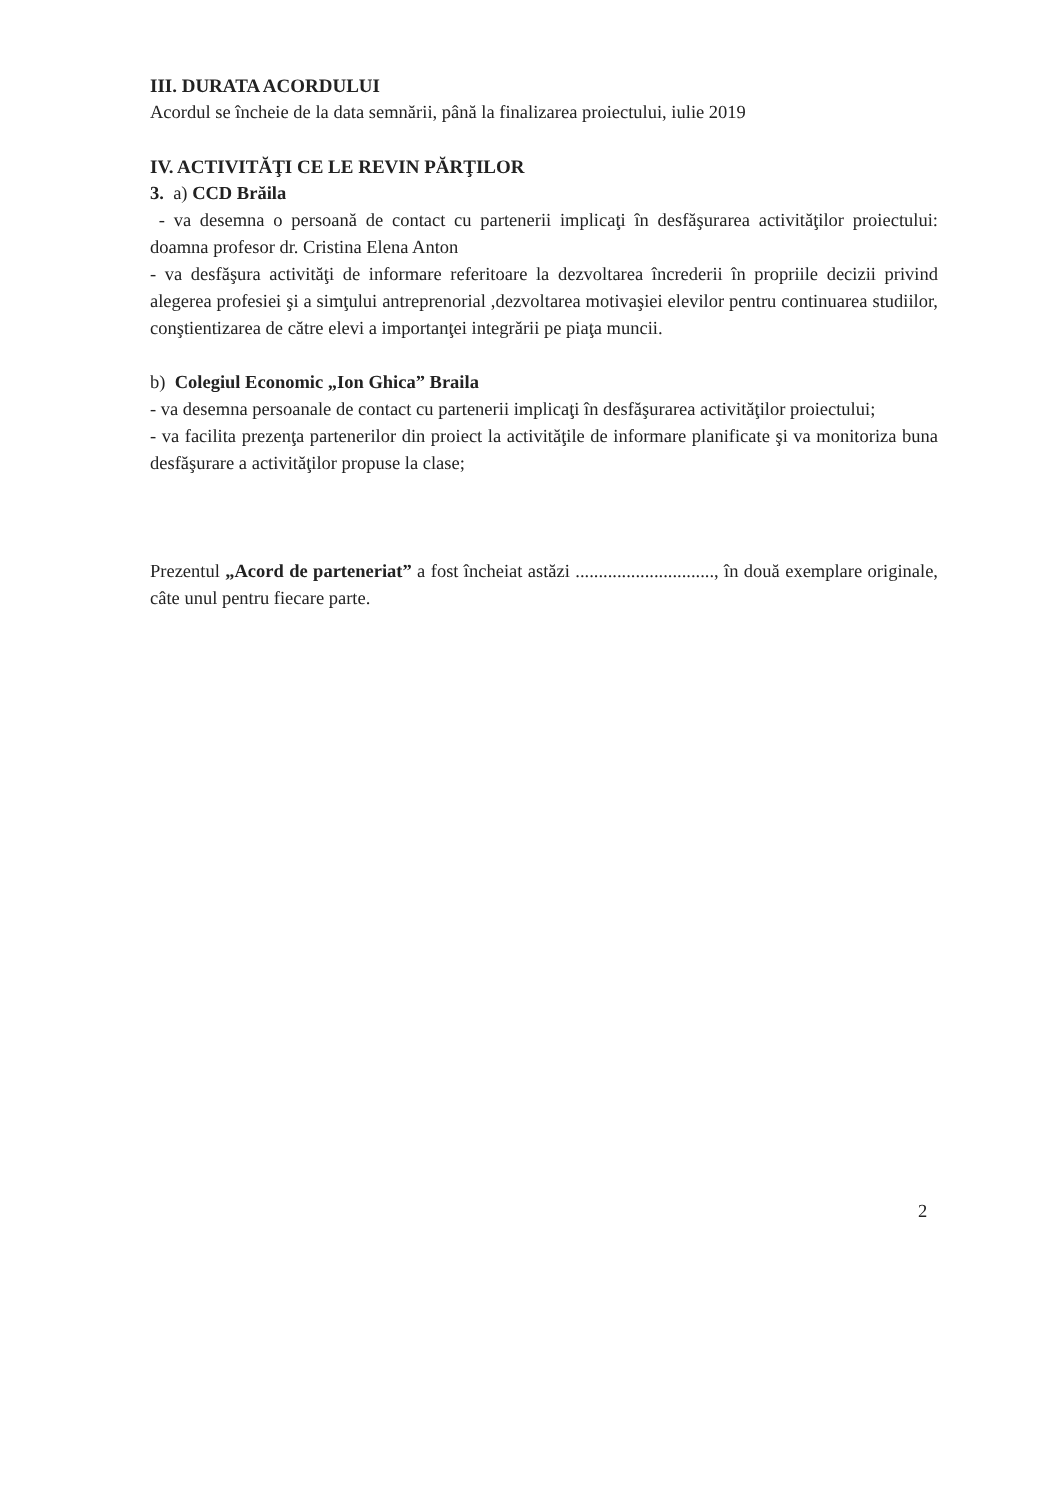III. DURATA ACORDULUI
Acordul se încheie de la data semnării, până la finalizarea proiectului, iulie 2019
IV. ACTIVITĂŢI CE LE REVIN PĂRŢILOR
3. a) CCD Brăila
- va desemna o persoană de contact cu partenerii implicaţi în desfăşurarea activităţilor proiectului: doamna profesor dr. Cristina Elena Anton
- va desfăşura activităţi de informare referitoare la dezvoltarea încrederii în propriile decizii privind alegerea profesiei şi a simţului antreprenorial ,dezvoltarea motivaşiei elevilor pentru continuarea studiilor, conştientizarea de către elevi a importanţei integrării pe piaţa muncii.
b) Colegiul Economic „Ion Ghica” Braila
- va desemna persoanale de contact cu partenerii implicaţi în desfăşurarea activităţilor proiectului;
- va facilita prezenţa partenerilor din proiect la activităţile de informare planificate şi va monitoriza buna desfăşurare a activităţilor propuse la clase;
Prezentul „Acord de parteneriat” a fost încheiat astăzi .............................., în două exemplare originale, câte unul pentru fiecare parte.
2